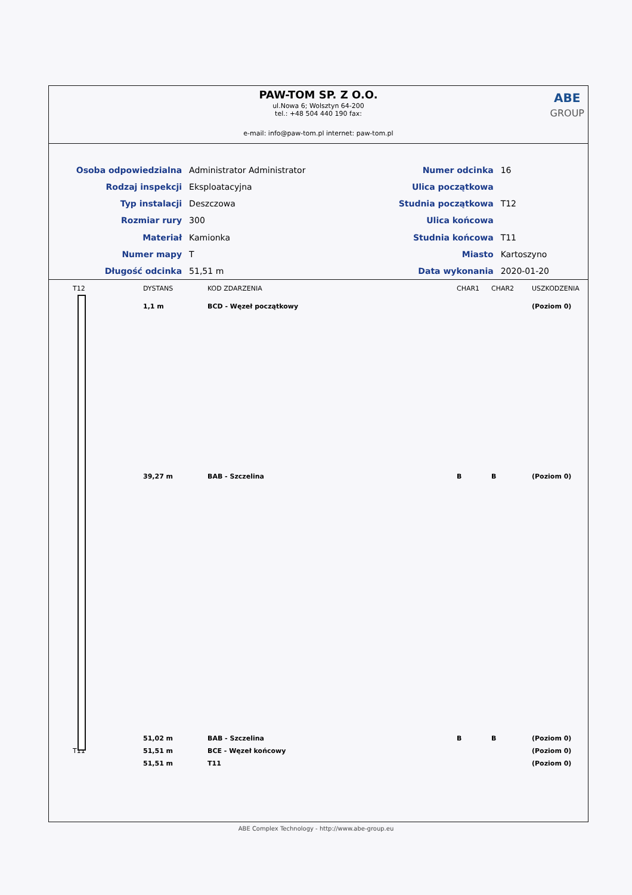PAW-TOM SP. Z O.O.
ul.Nowa 6; Wolsztyn 64-200
tel.: +48 504 440 190 fax:
e-mail: info@paw-tom.pl internet: paw-tom.pl
ABE
GROUP
| Osoba odpowiedzialna | Administrator Administrator |
| Rodzaj inspekcji | Eksploatacyjna |
| Typ instalacji | Deszczowa |
| Rozmiar rury | 300 |
| Materiał | Kamionka |
| Numer mapy | T |
| Długość odcinka | 51,51 m |
| Numer odcinka | 16 |
| Ulica początkowa | |
| Studnia początkowa | T12 |
| Ulica końcowa | |
| Studnia końcowa | T11 |
| Miasto | Kartoszyno |
| Data wykonania | 2020-01-20 |
| T12 | DYSTANS | KOD ZDARZENIA | CHAR1 | CHAR2 | USZKODZENIA |
| --- | --- | --- | --- | --- | --- |
| | 1,1 m | BCD - Węzeł początkowy | | | (Poziom 0) |
| | 39,27 m | BAB - Szczelina | B | B | (Poziom 0) |
| | 51,02 m | BAB - Szczelina | B | B | (Poziom 0) |
| T11 | 51,51 m | BCE - Węzeł końcowy | | | (Poziom 0) |
| | 51,51 m | T11 | | | (Poziom 0) |
ABE Complex Technology - http://www.abe-group.eu